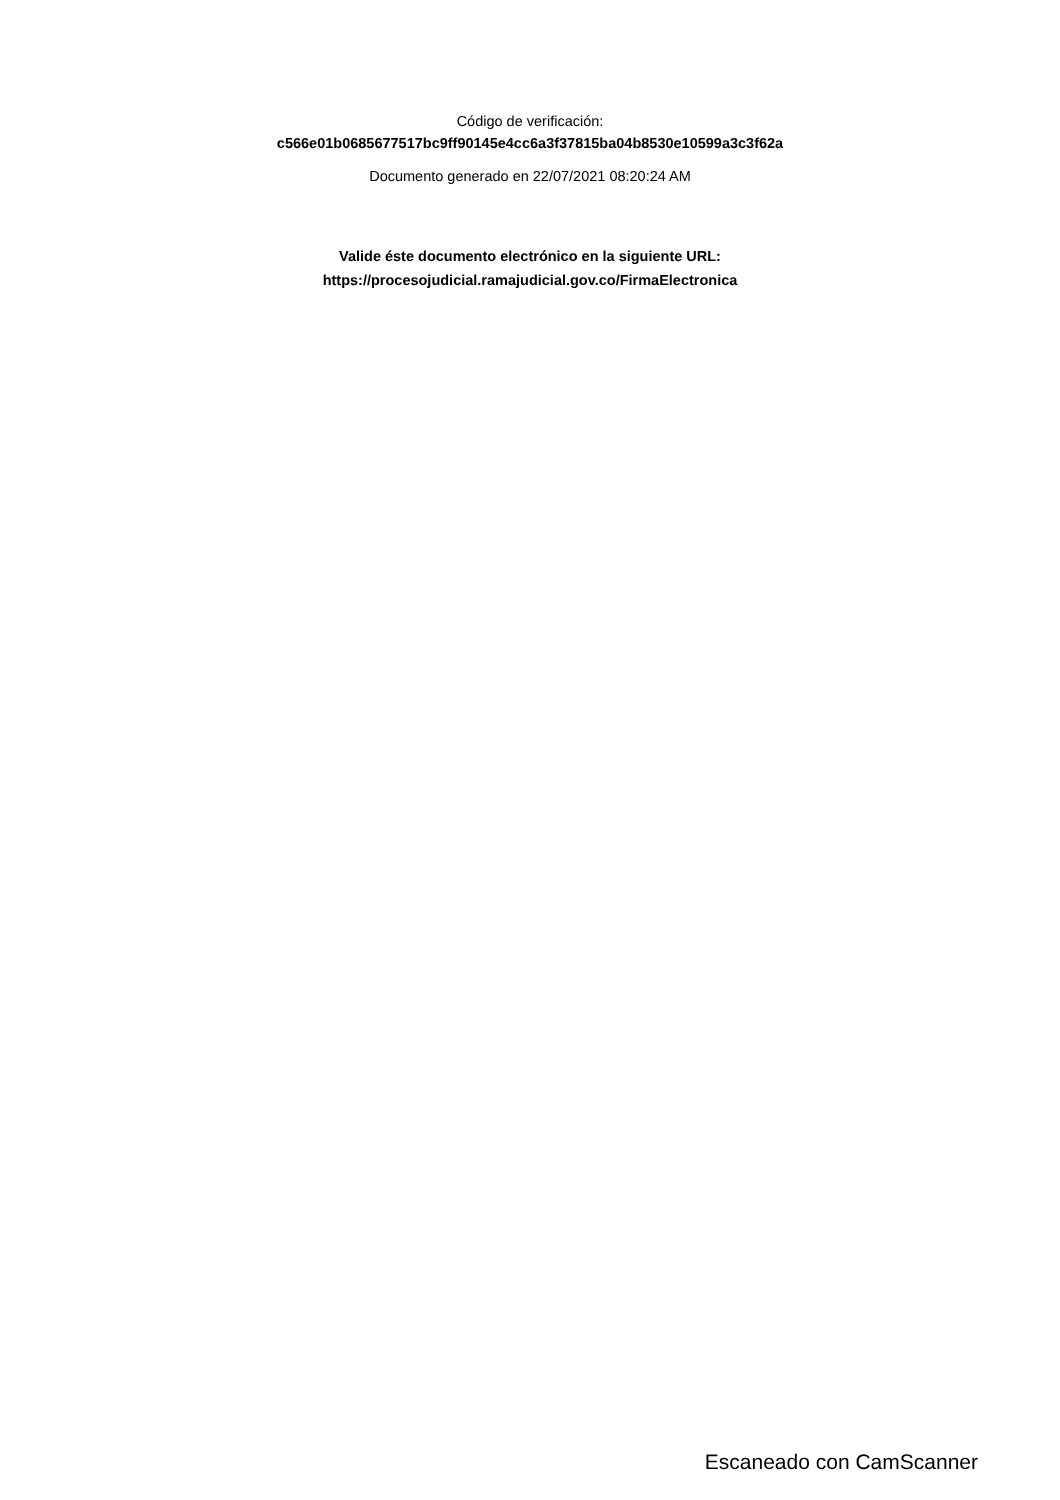Código de verificación:
c566e01b0685677517bc9ff90145e4cc6a3f37815ba04b8530e10599a3c3f62a
Documento generado en 22/07/2021 08:20:24 AM
Valide éste documento electrónico en la siguiente URL:
https://procesojudicial.ramajudicial.gov.co/FirmaElectronica
Escaneado con CamScanner